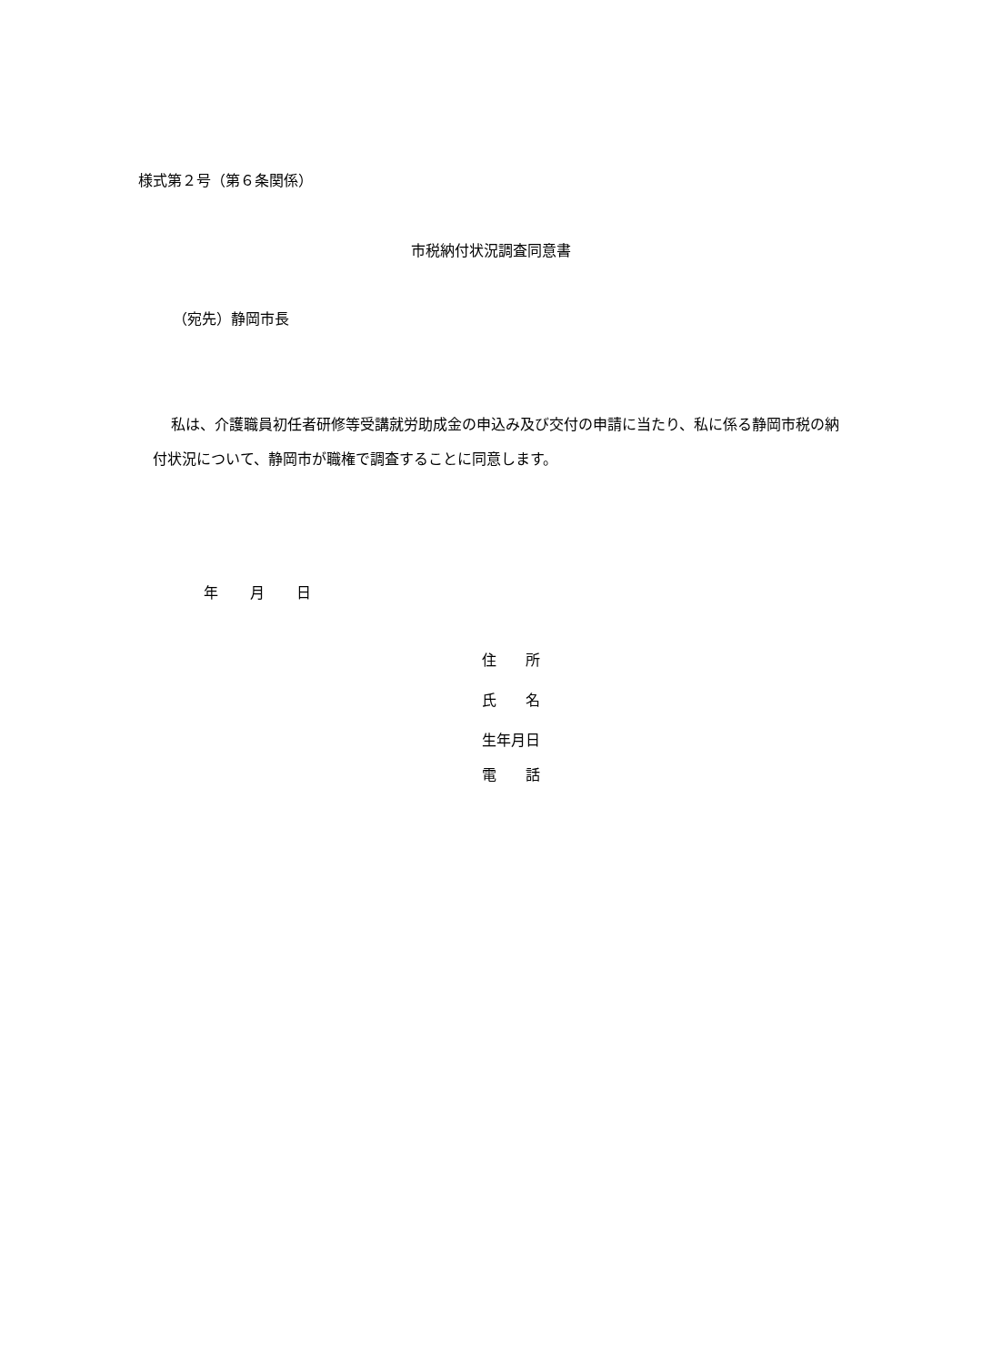様式第２号（第６条関係）
市税納付状況調査同意書
（宛先）静岡市長
私は、介護職員初任者研修等受講就労助成金の申込み及び交付の申請に当たり、私に係る静岡市税の納付状況について、静岡市が職権で調査することに同意します。
年 月 日
住　　所
氏　　名
生年月日
電　　話